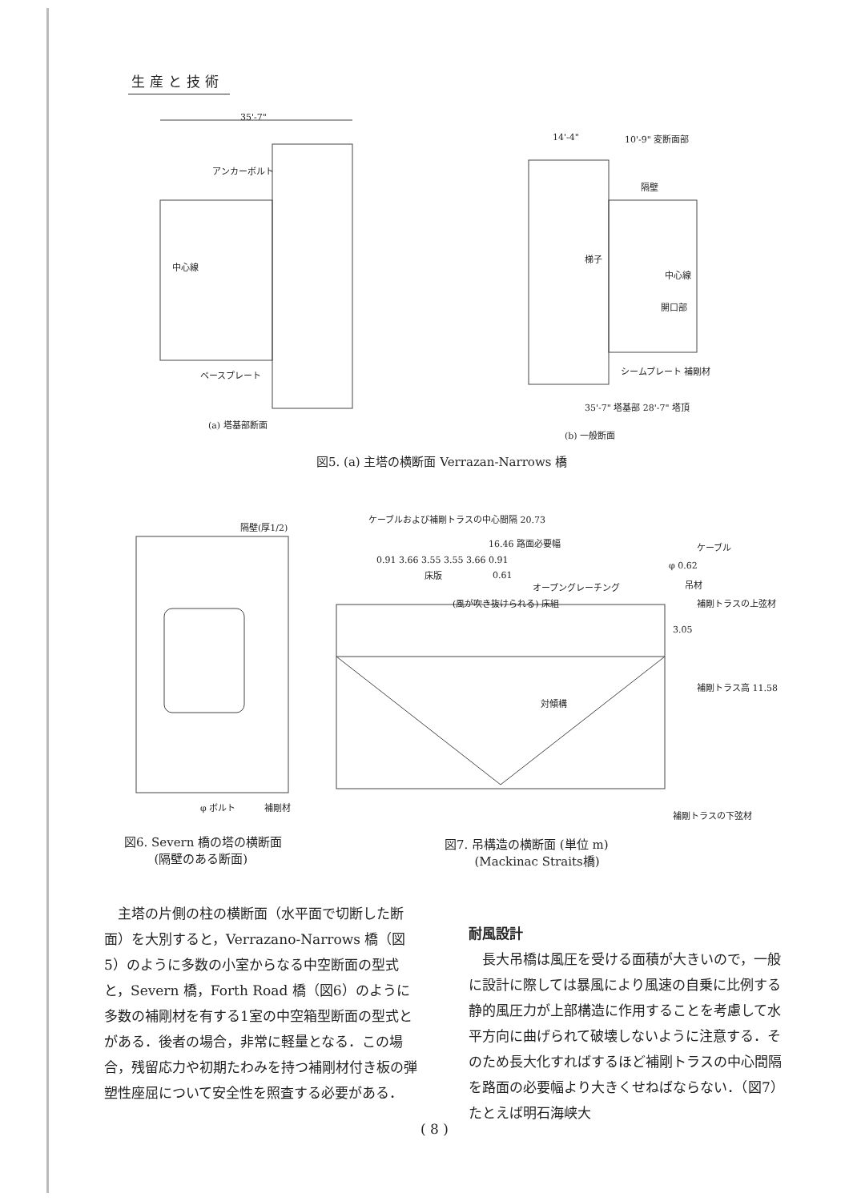生産と技術
35'-7"
アンカーボルト
中心線
ベースプレート
(a) 塔基部断面
14'-4" 10'-9" 変断面部
隔壁
梯子
中心線
開口部
シームプレート 補剛材
35'-7" 塔基部 28'-7" 塔頂
(b) 一般断面
図5. (a) 主塔の横断面 Verrazan-Narrows 橋
隔壁(厚1/2)
φ ボルト 補剛材
ケーブルおよび補剛トラスの中心間隔 20.73
16.46 路面必要幅
0.91 3.66 3.55 3.55 3.66 0.91
床版 0.61
オープングレーチング
(風が吹き抜けられる) 床組
ケーブル
φ 0.62
吊材
補剛トラスの上弦材
3.05
補剛トラス高 11.58
対傾構
補剛トラスの下弦材
図6. Severn 橋の塔の横断面
   (隔壁のある断面)
図7. 吊構造の横断面 (単位 m)
   (Mackinac Straits橋)
 主塔の片側の柱の横断面（水平面で切断した断面）を大別すると，Verrazano-Narrows 橋（図5）のように多数の小室からなる中空断面の型式と，Severn 橋，Forth Road 橋（図6）のように多数の補剛材を有する1室の中空箱型断面の型式とがある．後者の場合，非常に軽量となる．この場合，残留応力や初期たわみを持つ補剛材付き板の弾塑性座屈について安全性を照査する必要がある．
耐風設計
 長大吊橋は風圧を受ける面積が大きいので，一般に設計に際しては暴風により風速の自乗に比例する静的風圧力が上部構造に作用することを考慮して水平方向に曲げられて破壊しないように注意する．そのため長大化すればするほど補剛トラスの中心間隔を路面の必要幅より大きくせねばならない．（図7）たとえば明石海峡大
( 8 )